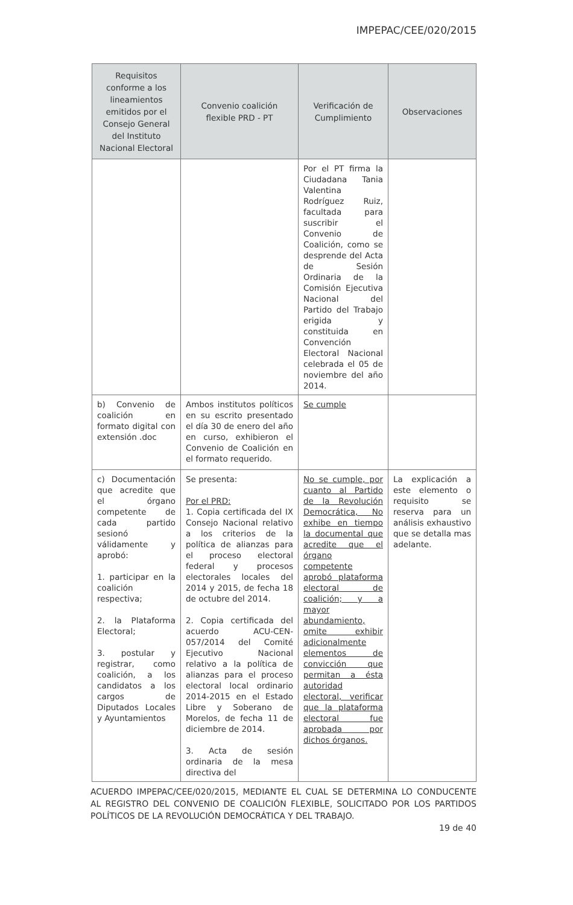IMPEPAC/CEE/020/2015
| Requisitos conforme a los lineamientos emitidos por el Consejo General del Instituto Nacional Electoral | Convenio coalición flexible PRD - PT | Verificación de Cumplimiento | Observaciones |
| --- | --- | --- | --- |
| | | Por el PT firma la Ciudadana Tania Valentina Rodríguez Ruiz, facultada para suscribir el Convenio de Coalición, como se desprende del Acta de Sesión Ordinaria de la Comisión Ejecutiva Nacional del Partido del Trabajo erigida y constituida en Convención Electoral Nacional celebrada el 05 de noviembre del año 2014. | |
| b) Convenio de coalición en formato digital con extensión .doc | Ambos institutos políticos en su escrito presentado el día 30 de enero del año en curso, exhibieron el Convenio de Coalición en el formato requerido. | Se cumple | |
| c) Documentación que acredite que el órgano competente de cada partido sesionó válidamente y aprobó: 1. participar en la coalición respectiva; 2. la Plataforma Electoral; 3. postular y registrar, como coalición, a los candidatos a los cargos de Diputados Locales y Ayuntamientos | Se presenta: Por el PRD: 1. Copia certificada del IX Consejo Nacional relativo a los criterios de la política de alianzas para el proceso electoral federal y procesos electorales locales del 2014 y 2015, de fecha 18 de octubre del 2014. 2. Copia certificada del acuerdo ACU-CEN-057/2014 del Comité Ejecutivo Nacional relativo a la política de alianzas para el proceso electoral local ordinario 2014-2015 en el Estado Libre y Soberano de Morelos, de fecha 11 de diciembre de 2014. 3. Acta de sesión ordinaria de la mesa directiva del | No se cumple, por cuanto al Partido de la Revolución Democrática, No exhibe en tiempo la documental que acredite que el órgano competente aprobó plataforma electoral de coalición; y a mayor abundamiento, omite exhibir adicionalmente elementos de convicción que permitan a ésta autoridad electoral, verificar que la plataforma electoral fue aprobada por dichos órganos. | La explicación a este elemento o requisito se reserva para un análisis exhaustivo que se detalla mas adelante. |
ACUERDO IMPEPAC/CEE/020/2015, MEDIANTE EL CUAL SE DETERMINA LO CONDUCENTE AL REGISTRO DEL CONVENIO DE COALICIÓN FLEXIBLE, SOLICITADO POR LOS PARTIDOS POLÍTICOS DE LA REVOLUCIÓN DEMOCRÁTICA Y DEL TRABAJO.
19 de 40